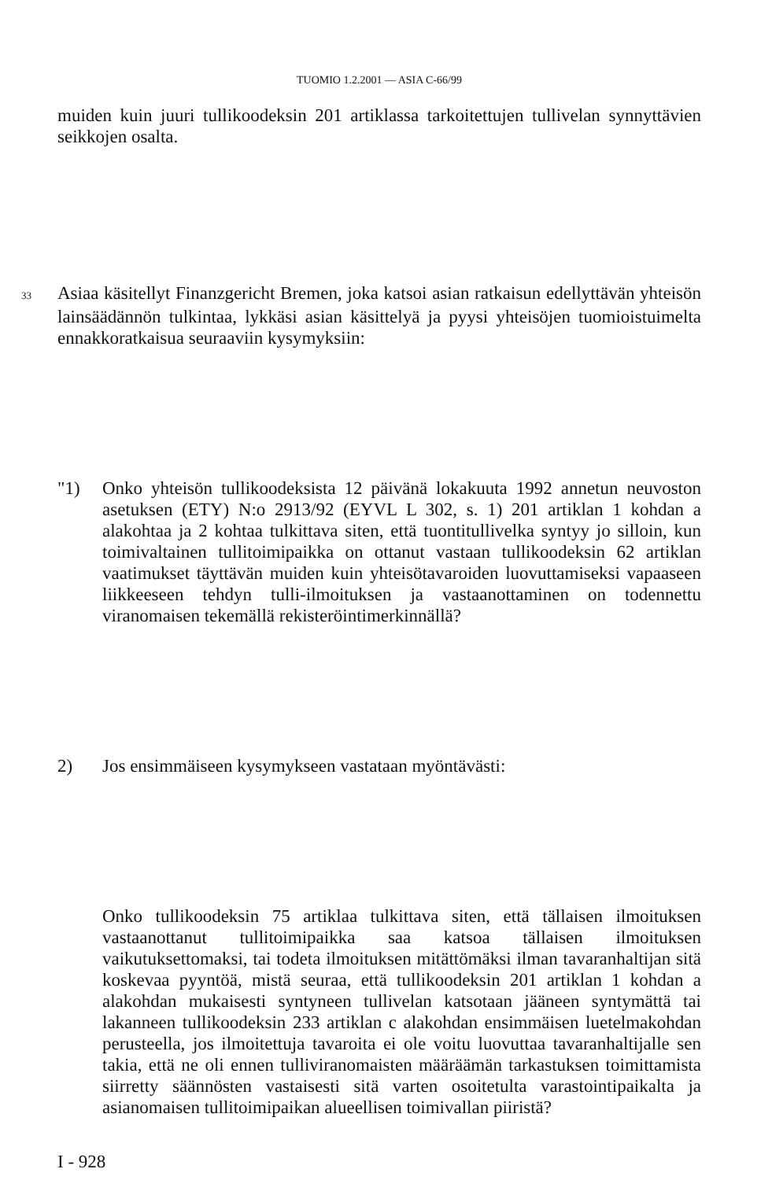TUOMIO 1.2.2001 — ASIA C-66/99
muiden kuin juuri tullikoodeksin 201 artiklassa tarkoitettujen tullivelan synnyttävien seikkojen osalta.
33 Asiaa käsitellyt Finanzgericht Bremen, joka katsoi asian ratkaisun edellyttävän yhteisön lainsäädännön tulkintaa, lykkäsi asian käsittelyä ja pyysi yhteisöjen tuomioistuimelta ennakkoratkaisua seuraaviin kysymyksiin:
"1) Onko yhteisön tullikoodeksista 12 päivänä lokakuuta 1992 annetun neuvoston asetuksen (ETY) N:o 2913/92 (EYVL L 302, s. 1) 201 artiklan 1 kohdan a alakohtaa ja 2 kohtaa tulkittava siten, että tuontitullivelka syntyy jo silloin, kun toimivaltainen tullitoimipaikka on ottanut vastaan tullikoodeksin 62 artiklan vaatimukset täyttävän muiden kuin yhteisötavaroiden luovuttamiseksi vapaaseen liikkeeseen tehdyn tulli-ilmoituksen ja vastaanottaminen on todennettu viranomaisen tekemällä rekisteröintimerkinnällä?
2) Jos ensimmäiseen kysymykseen vastataan myöntävästi:
Onko tullikoodeksin 75 artiklaa tulkittava siten, että tällaisen ilmoituksen vastaanottanut tullitoimipaikka saa katsoa tällaisen ilmoituksen vaikutuksettomaksi, tai todeta ilmoituksen mitättömäksi ilman tavaranhaltijan sitä koskevaa pyyntöä, mistä seuraa, että tullikoodeksin 201 artiklan 1 kohdan a alakohdan mukaisesti syntyneen tullivelan katsotaan jääneen syntymättä tai lakanneen tullikoodeksin 233 artiklan c alakohdan ensimmäisen luetelmakohdan perusteella, jos ilmoitettuja tavaroita ei ole voitu luovuttaa tavaranhaltijalle sen takia, että ne oli ennen tulliviranomaisten määräämän tarkastuksen toimittamista siirretty säännösten vastaisesti sitä varten osoitetulta varastointipaikalta ja asianomaisen tullitoimipaikan alueellisen toimivallan piiristä?
I - 928